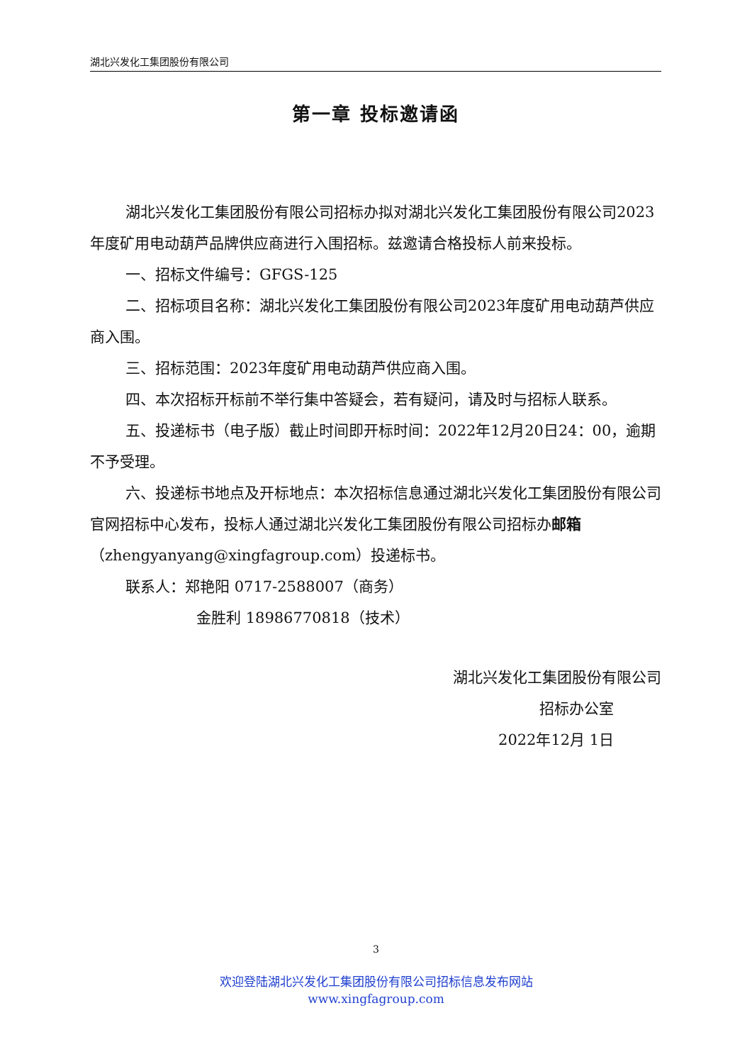湖北兴发化工集团股份有限公司
第一章 投标邀请函
湖北兴发化工集团股份有限公司招标办拟对湖北兴发化工集团股份有限公司2023年度矿用电动葫芦品牌供应商进行入围招标。兹邀请合格投标人前来投标。
一、招标文件编号：GFGS-125
二、招标项目名称：湖北兴发化工集团股份有限公司2023年度矿用电动葫芦供应商入围。
三、招标范围：2023年度矿用电动葫芦供应商入围。
四、本次招标开标前不举行集中答疑会，若有疑问，请及时与招标人联系。
五、投递标书（电子版）截止时间即开标时间：2022年12月20日24：00，逾期不予受理。
六、投递标书地点及开标地点：本次招标信息通过湖北兴发化工集团股份有限公司官网招标中心发布，投标人通过湖北兴发化工集团股份有限公司招标办邮箱（zhengyanyang@xingfagroup.com）投递标书。
联系人：郑艳阳 0717-2588007（商务）
金胜利 18986770818（技术）
湖北兴发化工集团股份有限公司
招标办公室
2022年12月 1日
3
欢迎登陆湖北兴发化工集团股份有限公司招标信息发布网站
www.xingfagroup.com